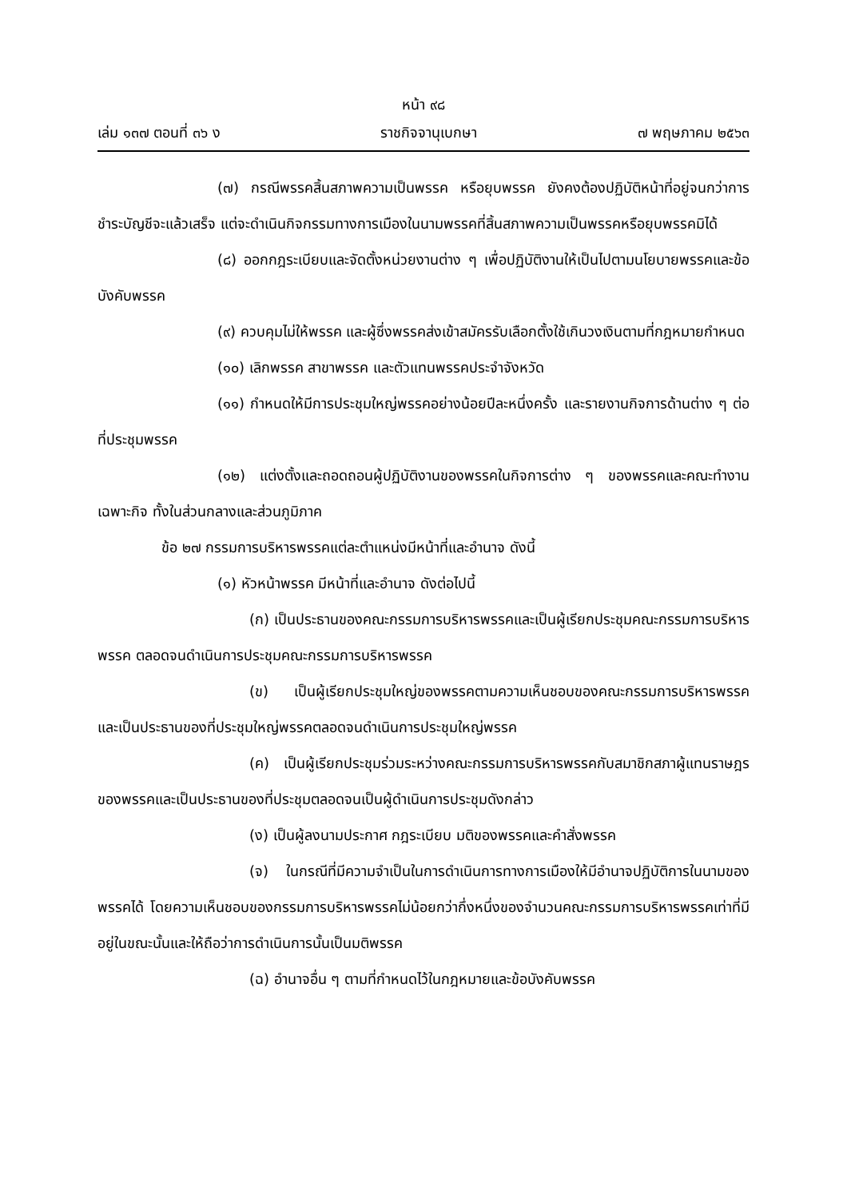หน้า ๙๘
เล่ม ๑๓๗ ตอนที่ ๓๖ ง ราชกิจจานุเบกษา ๗ พฤษภาคม ๒๕๖๓
(๗) กรณีพรรคสิ้นสภาพความเป็นพรรค หรือยุบพรรค ยังคงต้องปฏิบัติหน้าที่อยู่จนกว่าการชำระบัญชีจะแล้วเสร็จ แต่จะดำเนินกิจกรรมทางการเมืองในนามพรรคที่สิ้นสภาพความเป็นพรรคหรือยุบพรรคมิได้
(๘) ออกกฎระเบียบและจัดตั้งหน่วยงานต่าง ๆ เพื่อปฏิบัติงานให้เป็นไปตามนโยบายพรรคและข้อบังคับพรรค
(๙) ควบคุมไม่ให้พรรค และผู้ซึ่งพรรคส่งเข้าสมัครรับเลือกตั้งใช้เกินวงเงินตามที่กฎหมายกำหนด
(๑๐) เลิกพรรค สาขาพรรค และตัวแทนพรรคประจำจังหวัด
(๑๑) กำหนดให้มีการประชุมใหญ่พรรคอย่างน้อยปีละหนึ่งครั้ง และรายงานกิจการด้านต่าง ๆ ต่อที่ประชุมพรรค
(๑๒) แต่งตั้งและถอดถอนผู้ปฏิบัติงานของพรรคในกิจการต่าง ๆ ของพรรคและคณะทำงานเฉพาะกิจ ทั้งในส่วนกลางและส่วนภูมิภาค
ข้อ ๒๗ กรรมการบริหารพรรคแต่ละตำแหน่งมีหน้าที่และอำนาจ ดังนี้
(๑) หัวหน้าพรรค มีหน้าที่และอำนาจ ดังต่อไปนี้
(ก) เป็นประธานของคณะกรรมการบริหารพรรคและเป็นผู้เรียกประชุมคณะกรรมการบริหารพรรค ตลอดจนดำเนินการประชุมคณะกรรมการบริหารพรรค
(ข) เป็นผู้เรียกประชุมใหญ่ของพรรคตามความเห็นชอบของคณะกรรมการบริหารพรรค และเป็นประธานของที่ประชุมใหญ่พรรคตลอดจนดำเนินการประชุมใหญ่พรรค
(ค) เป็นผู้เรียกประชุมร่วมระหว่างคณะกรรมการบริหารพรรคกับสมาชิกสภาผู้แทนราษฎรของพรรคและเป็นประธานของที่ประชุมตลอดจนเป็นผู้ดำเนินการประชุมดังกล่าว
(ง) เป็นผู้ลงนามประกาศ กฎระเบียบ มติของพรรคและคำสั่งพรรค
(จ) ในกรณีที่มีความจำเป็นในการดำเนินการทางการเมืองให้มีอำนาจปฏิบัติการในนามของพรรคได้ โดยความเห็นชอบของกรรมการบริหารพรรคไม่น้อยกว่ากึ่งหนึ่งของจำนวนคณะกรรมการบริหารพรรคเท่าที่มีอยู่ในขณะนั้นและให้ถือว่าการดำเนินการนั้นเป็นมติพรรค
(ฉ) อำนาจอื่น ๆ ตามที่กำหนดไว้ในกฎหมายและข้อบังคับพรรค